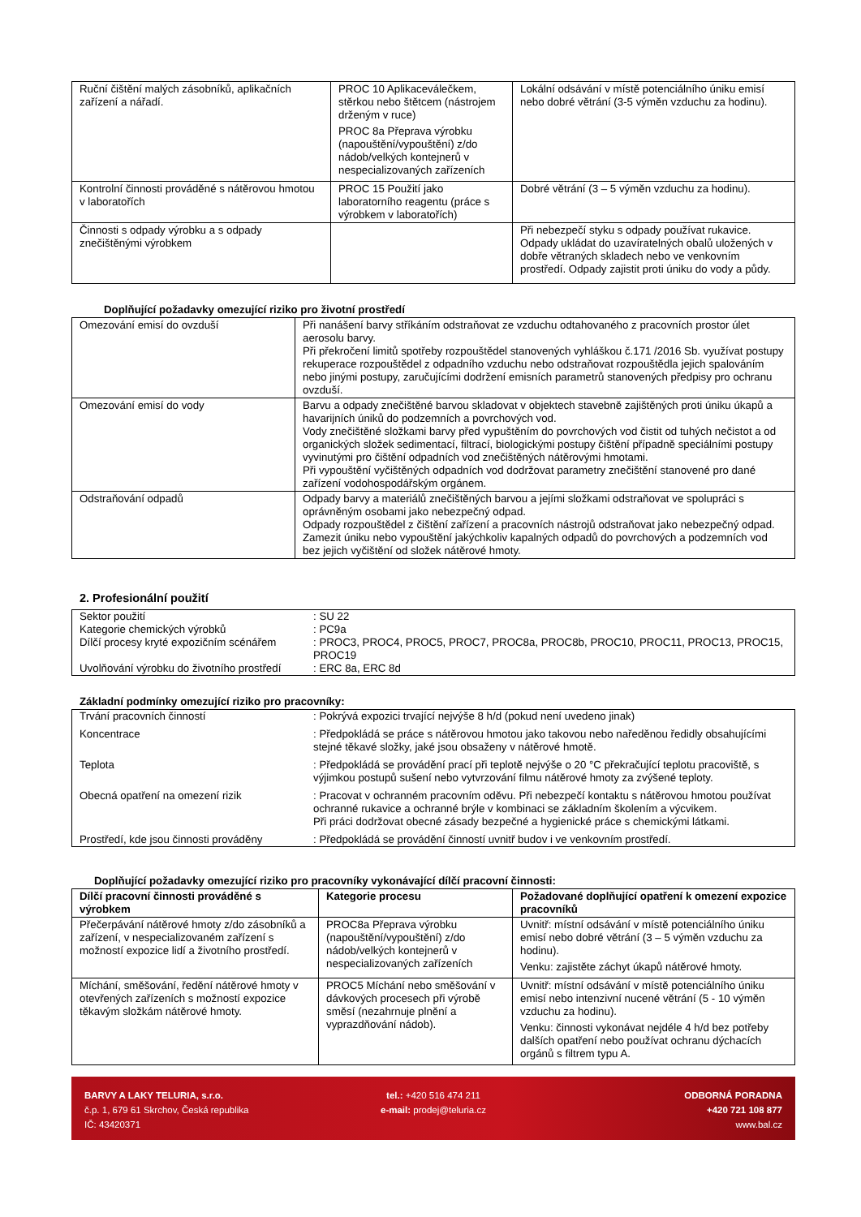| Ruční čištění malých zásobníků, aplikačních zařízení a nářadí. | PROC 10 Aplikaceválečkem, stěrkou nebo štětcem (nástrojem drženým v ruce) PROC 8a Přeprava výrobku (napouštění/vypouštění) z/do nádob/velkých kontejnerů v nespecializovaných zařízeních | Lokální odsávání v místě potenciálního úniku emisí nebo dobré větrání (3-5 výměn vzduchu za hodinu). |
| Kontrolní činnosti prováděné s nátěrovou hmotou v laboratořích | PROC 15 Použití jako laboratorního reagentu (práce s výrobkem v laboratořích) | Dobré větrání (3 – 5 výměn vzduchu za hodinu). |
| Činnosti s odpady výrobku a s odpady znečištěnými výrobkem | | Při nebezpečí styku s odpady používat rukavice. Odpady ukládat do uzavíratelných obalů uložených v dobře větraných skladech nebo ve venkovním prostředí. Odpady zajistit proti úniku do vody a půdy. |
Doplňující požadavky omezující riziko pro životní prostředí
| Omezování emisí do ovzduší | Při nanášení barvy stříkáním odstraňovat ze vzduchu odtahovaného z pracovních prostor úlet aerosolu barvy. Při překročení limitů spotřeby rozpouštědel stanovených vyhláškou č.171 /2016 Sb. využívat postupy rekuperace rozpouštědel z odpadního vzduchu nebo odstraňovat rozpouštědla jejich spalováním nebo jinými postupy, zaručujícími dodržení emisních parametrů stanovených předpisy pro ochranu ovzduší. |
| Omezování emisí do vody | Barvu a odpady znečištěné barvou skladovat v objektech stavebně zajištěných proti úniku úkapů a havarijních úniků do podzemních a povrchových vod. Vody znečištěné složkami barvy před vypuštěním do povrchových vod čistit od tuhých nečistot a od organických složek sedimentací, filtrací, biologickými postupy čištění případně speciálními postupy vyvinutými pro čištění odpadních vod znečištěných nátěrovými hmotami. Při vypouštění vyčištěných odpadních vod dodržovat parametry znečištění stanovené pro dané zařízení vodohospodářským orgánem. |
| Odstraňování odpadů | Odpady barvy a materiálů znečištěných barvou a jejími složkami odstraňovat ve spolupráci s oprávněným osobami jako nebezpečný odpad. Odpady rozpouštědel z čištění zařízení a pracovních nástrojů odstraňovat jako nebezpečný odpad. Zamezit úniku nebo vypouštění jakýchkoliv kapalných odpadů do povrchových a podzemních vod bez jejich vyčištění od složek nátěrové hmoty. |
2. Profesionální použití
| Sektor použití | : SU 22 |
| Kategorie chemických výrobků | : PC9a |
| Dílčí procesy kryté expozičním scénářem | : PROC3, PROC4, PROC5, PROC7, PROC8a, PROC8b, PROC10, PROC11, PROC13, PROC15, PROC19 |
| Uvolňování výrobku do životního prostředí | : ERC 8a, ERC 8d |
Základní podmínky omezující riziko pro pracovníky:
| Trvání pracovních činností | : Pokrývá expozici trvající nejvýše 8 h/d (pokud není uvedeno jinak) |
| Koncentrace | : Předpokládá se práce s nátěrovou hmotou jako takovou nebo naředěnou ředidly obsahujícími stejné těkavé složky, jaké jsou obsaženy v nátěrové hmotě. |
| Teplota | : Předpokládá se provádění prací při teplotě nejvýše o 20 °C překračující teplotu pracoviště, s výjimkou postupů sušení nebo vytvrzování filmu nátěrové hmoty za zvýšené teploty. |
| Obecná opatření na omezení rizik | : Pracovat v ochranném pracovním oděvu. Při nebezpečí kontaktu s nátěrovou hmotou používat ochranné rukavice a ochranné brýle v kombinaci se základním školením a výcvikem. Při práci dodržovat obecné zásady bezpečné a hygienické práce s chemickými látkami. |
| Prostředí, kde jsou činnosti prováděny | : Předpokládá se provádění činností uvnitř budov i ve venkovním prostředí. |
Doplňující požadavky omezující riziko pro pracovníky vykonávající dílčí pracovní činnosti:
| Dílčí pracovní činnosti prováděné s výrobkem | Kategorie procesu | Požadované doplňující opatření k omezení expozice pracovníků |
| --- | --- | --- |
| Přečerpávání nátěrové hmoty z/do zásobníků a zařízení, v nespecializovaném zařízení s možností expozice lidí a životního prostředí. | PROC8a Přeprava výrobku (napouštění/vypouštění) z/do nádob/velkých kontejnerů v nespecializovaných zařízeních | Uvnitř: místní odsávání v místě potenciálního úniku emisí nebo dobré větrání (3 – 5 výměn vzduchu za hodinu). Venku: zajistěte záchyt úkapů nátěrové hmoty. |
| Míchání, směšování, ředění nátěrové hmoty v otevřených zařízeních s možností expozice těkavým složkám nátěrové hmoty. | PROC5 Míchání nebo směšování v dávkových procesech při výrobě směsí (nezahrnuje plnění a vyprazdňování nádob). | Uvnitř: místní odsávání v místě potenciálního úniku emisí nebo intenzivní nucené větrání (5 - 10 výměn vzduchu za hodinu). Venku: činnosti vykonávat nejdéle 4 h/d bez potřeby dalších opatření nebo používat ochranu dýchacích orgánů s filtrem typu A. |
BARVY A LAKY TELURIA, s.r.o.
č.p. 1, 679 61 Skrchov, Česká republika
IČ: 43420371
tel.: +420 516 474 211
e-mail: prodej@teluria.cz
ODBORNÁ PORADNA
+420 721 108 877
www.bal.cz